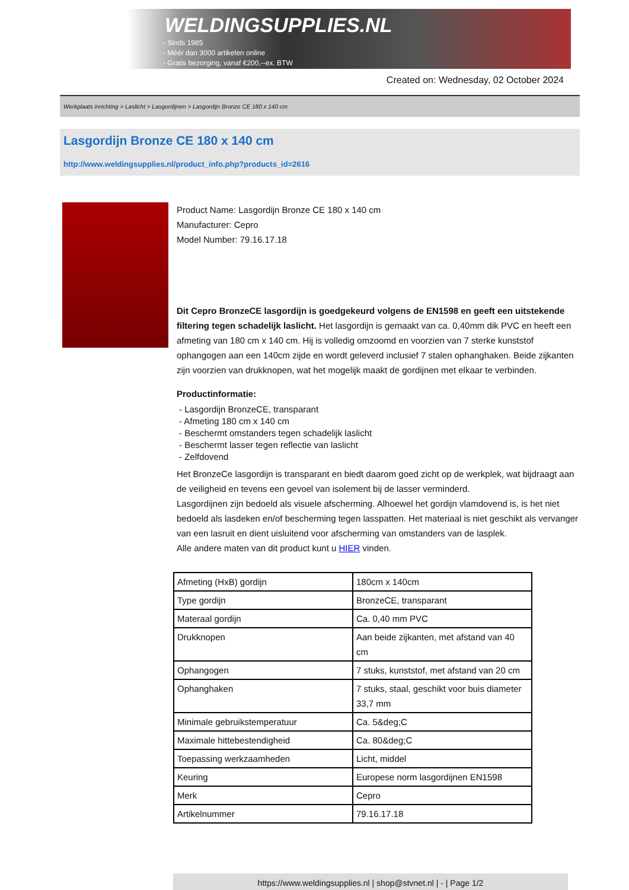WELDINGSUPPLIES.NL
- Sinds 1985
- Méér dan 3000 artikelen online
- Gratis bezorging, vanaf €200,--ex. BTW
Created on: Wednesday, 02 October 2024
Werkplaats inrichting > Laslicht > Lasgordijnen > Lasgordijn Bronze CE 180 x 140 cm
Lasgordijn Bronze CE 180 x 140 cm
http://www.weldingsupplies.nl/product_info.php?products_id=2616
Product Name: Lasgordijn Bronze CE 180 x 140 cm
Manufacturer: Cepro
Model Number: 79.16.17.18
Dit Cepro BronzeCE lasgordijn is goedgekeurd volgens de EN1598 en geeft een uitstekende filtering tegen schadelijk laslicht. Het lasgordijn is gemaakt van ca. 0,40mm dik PVC en heeft een afmeting van 180 cm x 140 cm. Hij is volledig omzoomd en voorzien van 7 sterke kunststof ophangogen aan een 140cm zijde en wordt geleverd inclusief 7 stalen ophanghaken. Beide zijkanten zijn voorzien van drukknopen, wat het mogelijk maakt de gordijnen met elkaar te verbinden.
Productinformatie:
- Lasgordijn BronzeCE, transparant
- Afmeting 180 cm x 140 cm
- Beschermt omstanders tegen schadelijk laslicht
- Beschermt lasser tegen reflectie van laslicht
- Zelfdovend
Het BronzeCe lasgordijn is transparant en biedt daarom goed zicht op de werkplek, wat bijdraagt aan de veiligheid en tevens een gevoel van isolement bij de lasser verminderd.
Lasgordijnen zijn bedoeld als visuele afscherming. Alhoewel het gordijn vlamdovend is, is het niet bedoeld als lasdeken en/of bescherming tegen lasspatten. Het materiaal is niet geschikt als vervanger van een lasruit en dient uisluitend voor afscherming van omstanders van de lasplek.
Alle andere maten van dit product kunt u HIER vinden.
| Afmeting (HxB) gordijn | 180cm x 140cm |
| Type gordijn | BronzeCE, transparant |
| Materaal gordijn | Ca. 0,40 mm PVC |
| Drukknopen | Aan beide zijkanten, met afstand van 40 cm |
| Ophangogen | 7 stuks, kunststof, met afstand van 20 cm |
| Ophanghaken | 7 stuks, staal, geschikt voor buis diameter 33,7 mm |
| Minimale gebruikstemperatuur | Ca. 5&deg;C |
| Maximale hittebestendigheid | Ca. 80&deg;C |
| Toepassing werkzaamheden | Licht, middel |
| Keuring | Europese norm lasgordijnen EN1598 |
| Merk | Cepro |
| Artikelnummer | 79.16.17.18 |
https://www.weldingsupplies.nl | shop@stvnet.nl | - | Page 1/2